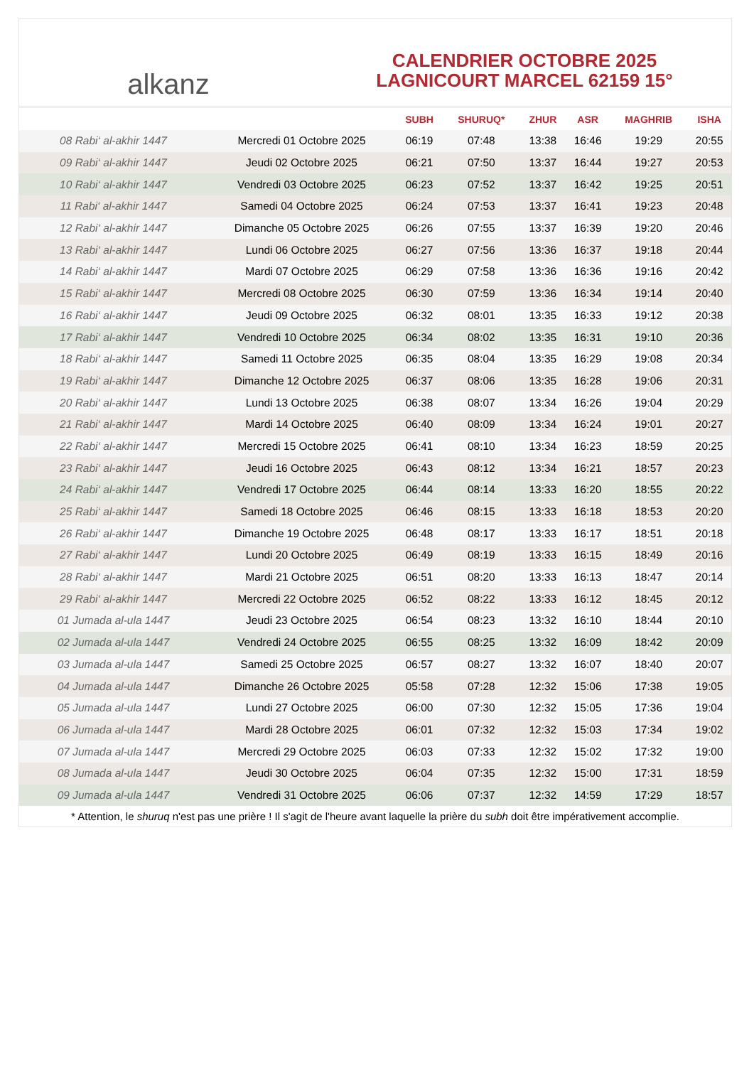alkanz
CALENDRIER OCTOBRE 2025
LAGNICOURT MARCEL 62159 15°
| | | SUBH | SHURUQ* | ZHUR | ASR | MAGHRIB | ISHA |
| --- | --- | --- | --- | --- | --- | --- | --- |
| 08 Rabi‘ al-akhir 1447 | Mercredi 01 Octobre 2025 | 06:19 | 07:48 | 13:38 | 16:46 | 19:29 | 20:55 |
| 09 Rabi‘ al-akhir 1447 | Jeudi 02 Octobre 2025 | 06:21 | 07:50 | 13:37 | 16:44 | 19:27 | 20:53 |
| 10 Rabi‘ al-akhir 1447 | Vendredi 03 Octobre 2025 | 06:23 | 07:52 | 13:37 | 16:42 | 19:25 | 20:51 |
| 11 Rabi‘ al-akhir 1447 | Samedi 04 Octobre 2025 | 06:24 | 07:53 | 13:37 | 16:41 | 19:23 | 20:48 |
| 12 Rabi‘ al-akhir 1447 | Dimanche 05 Octobre 2025 | 06:26 | 07:55 | 13:37 | 16:39 | 19:20 | 20:46 |
| 13 Rabi‘ al-akhir 1447 | Lundi 06 Octobre 2025 | 06:27 | 07:56 | 13:36 | 16:37 | 19:18 | 20:44 |
| 14 Rabi‘ al-akhir 1447 | Mardi 07 Octobre 2025 | 06:29 | 07:58 | 13:36 | 16:36 | 19:16 | 20:42 |
| 15 Rabi‘ al-akhir 1447 | Mercredi 08 Octobre 2025 | 06:30 | 07:59 | 13:36 | 16:34 | 19:14 | 20:40 |
| 16 Rabi‘ al-akhir 1447 | Jeudi 09 Octobre 2025 | 06:32 | 08:01 | 13:35 | 16:33 | 19:12 | 20:38 |
| 17 Rabi‘ al-akhir 1447 | Vendredi 10 Octobre 2025 | 06:34 | 08:02 | 13:35 | 16:31 | 19:10 | 20:36 |
| 18 Rabi‘ al-akhir 1447 | Samedi 11 Octobre 2025 | 06:35 | 08:04 | 13:35 | 16:29 | 19:08 | 20:34 |
| 19 Rabi‘ al-akhir 1447 | Dimanche 12 Octobre 2025 | 06:37 | 08:06 | 13:35 | 16:28 | 19:06 | 20:31 |
| 20 Rabi‘ al-akhir 1447 | Lundi 13 Octobre 2025 | 06:38 | 08:07 | 13:34 | 16:26 | 19:04 | 20:29 |
| 21 Rabi‘ al-akhir 1447 | Mardi 14 Octobre 2025 | 06:40 | 08:09 | 13:34 | 16:24 | 19:01 | 20:27 |
| 22 Rabi‘ al-akhir 1447 | Mercredi 15 Octobre 2025 | 06:41 | 08:10 | 13:34 | 16:23 | 18:59 | 20:25 |
| 23 Rabi‘ al-akhir 1447 | Jeudi 16 Octobre 2025 | 06:43 | 08:12 | 13:34 | 16:21 | 18:57 | 20:23 |
| 24 Rabi‘ al-akhir 1447 | Vendredi 17 Octobre 2025 | 06:44 | 08:14 | 13:33 | 16:20 | 18:55 | 20:22 |
| 25 Rabi‘ al-akhir 1447 | Samedi 18 Octobre 2025 | 06:46 | 08:15 | 13:33 | 16:18 | 18:53 | 20:20 |
| 26 Rabi‘ al-akhir 1447 | Dimanche 19 Octobre 2025 | 06:48 | 08:17 | 13:33 | 16:17 | 18:51 | 20:18 |
| 27 Rabi‘ al-akhir 1447 | Lundi 20 Octobre 2025 | 06:49 | 08:19 | 13:33 | 16:15 | 18:49 | 20:16 |
| 28 Rabi‘ al-akhir 1447 | Mardi 21 Octobre 2025 | 06:51 | 08:20 | 13:33 | 16:13 | 18:47 | 20:14 |
| 29 Rabi‘ al-akhir 1447 | Mercredi 22 Octobre 2025 | 06:52 | 08:22 | 13:33 | 16:12 | 18:45 | 20:12 |
| 01 Jumada al-ula 1447 | Jeudi 23 Octobre 2025 | 06:54 | 08:23 | 13:32 | 16:10 | 18:44 | 20:10 |
| 02 Jumada al-ula 1447 | Vendredi 24 Octobre 2025 | 06:55 | 08:25 | 13:32 | 16:09 | 18:42 | 20:09 |
| 03 Jumada al-ula 1447 | Samedi 25 Octobre 2025 | 06:57 | 08:27 | 13:32 | 16:07 | 18:40 | 20:07 |
| 04 Jumada al-ula 1447 | Dimanche 26 Octobre 2025 | 05:58 | 07:28 | 12:32 | 15:06 | 17:38 | 19:05 |
| 05 Jumada al-ula 1447 | Lundi 27 Octobre 2025 | 06:00 | 07:30 | 12:32 | 15:05 | 17:36 | 19:04 |
| 06 Jumada al-ula 1447 | Mardi 28 Octobre 2025 | 06:01 | 07:32 | 12:32 | 15:03 | 17:34 | 19:02 |
| 07 Jumada al-ula 1447 | Mercredi 29 Octobre 2025 | 06:03 | 07:33 | 12:32 | 15:02 | 17:32 | 19:00 |
| 08 Jumada al-ula 1447 | Jeudi 30 Octobre 2025 | 06:04 | 07:35 | 12:32 | 15:00 | 17:31 | 18:59 |
| 09 Jumada al-ula 1447 | Vendredi 31 Octobre 2025 | 06:06 | 07:37 | 12:32 | 14:59 | 17:29 | 18:57 |
* Attention, le shuruq n'est pas une prière ! Il s'agit de l'heure avant laquelle la prière du subh doit être impérativement accomplie.